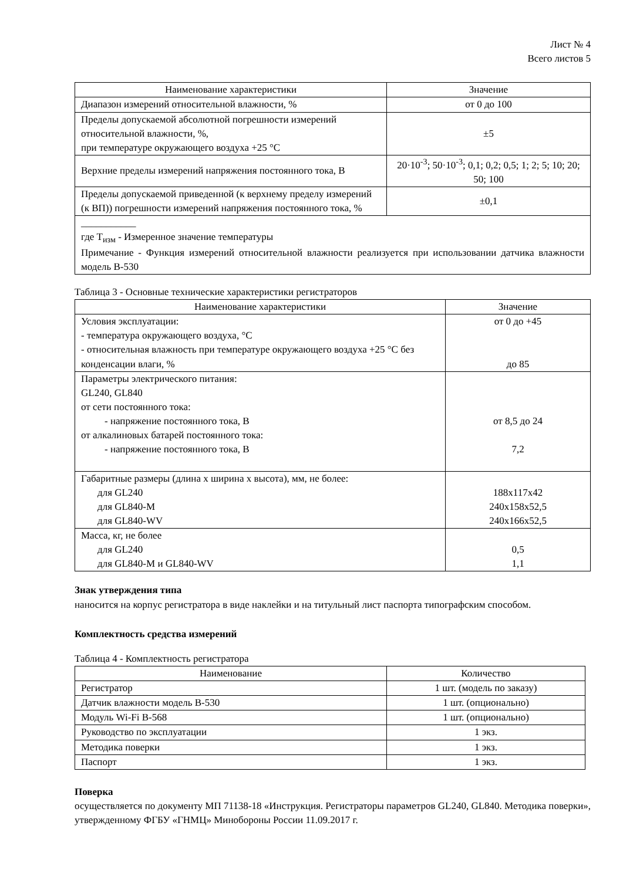Лист № 4
Всего листов 5
| Наименование характеристики | Значение |
| --- | --- |
| Диапазон измерений относительной влажности, % | от 0 до 100 |
| Пределы допускаемой абсолютной погрешности измерений относительной влажности, %, при температуре окружающего воздуха +25 °С | ±5 |
| Верхние пределы измерений напряжения постоянного тока, В | 20·10<sup>-3</sup>; 50·10<sup>-3</sup>; 0,1; 0,2; 0,5; 1; 2; 5; 10; 20; 50; 100 |
| Пределы допускаемой приведенной (к верхнему пределу измерений (к ВП)) погрешности измерений напряжения постоянного тока, % | ±0,1 |
| ___________ где T<sub>изм</sub> - Измеренное значение температуры Примечание - Функция измерений относительной влажности реализуется при использовании датчика влажности модель В-530 | |
Таблица 3 - Основные технические характеристики регистраторов
| Наименование характеристики | Значение |
| --- | --- |
| Условия эксплуатации: - температура окружающего воздуха, °С - относительная влажность при температуре окружающего воздуха +25 °С без конденсации влаги, % | от 0 до +45 до 85 |
| Параметры электрического питания: GL240, GL840 от сети постоянного тока: - напряжение постоянного тока, В от алкалиновых батарей постоянного тока: - напряжение постоянного тока, В | от 8,5 до 24 7,2 |
| Габаритные размеры (длина х ширина х высота), мм, не более: для GL240 для GL840-M для GL840-WV | 188x117x42 240x158x52,5 240x166x52,5 |
| Масса, кг, не более для GL240 для GL840-M и GL840-WV | 0,5 1,1 |
Знак утверждения типа
наносится на корпус регистратора в виде наклейки и на титульный лист паспорта типографским способом.
Комплектность средства измерений
Таблица 4 - Комплектность регистратора
| Наименование | Количество |
| --- | --- |
| Регистратор | 1 шт. (модель по заказу) |
| Датчик влажности модель В-530 | 1 шт. (опционально) |
| Модуль Wi-Fi В-568 | 1 шт. (опционально) |
| Руководство по эксплуатации | 1 экз. |
| Методика поверки | 1 экз. |
| Паспорт | 1 экз. |
Поверка
осуществляется по документу МП 71138-18 «Инструкция. Регистраторы параметров GL240, GL840. Методика поверки», утвержденному ФГБУ «ГНМЦ» Минобороны России 11.09.2017 г.